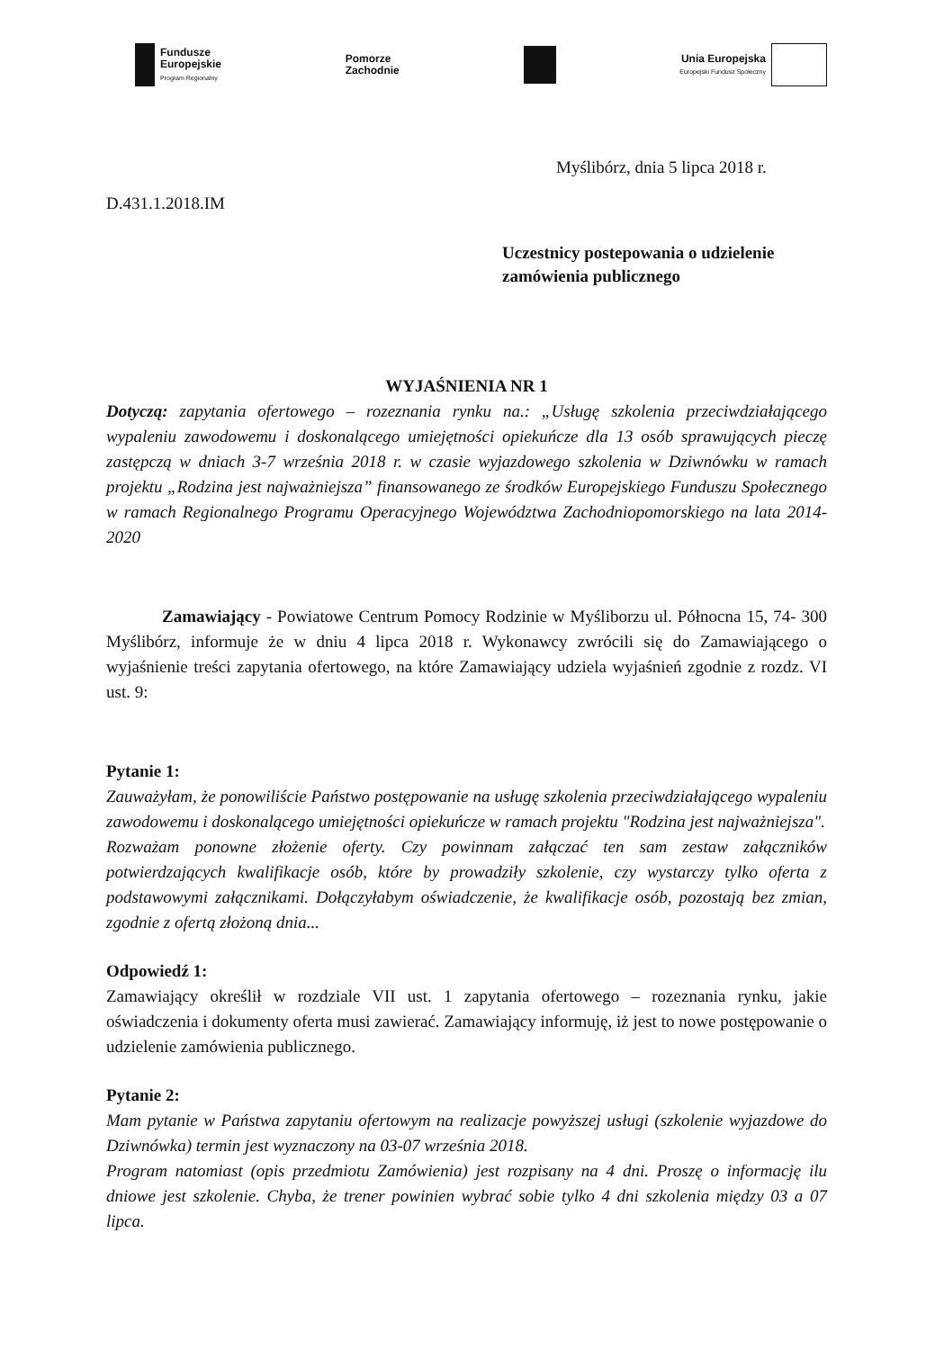Fundusze
Europejskie
Program Regionalny
Pomorze
Zachodnie
Unia Europejska
Europejski Fundusz Społeczny
Myślibórz, dnia 5 lipca 2018 r.
D.431.1.2018.IM
Uczestnicy postepowania o udzielenie
zamówienia publicznego
WYJAŚNIENIA NR 1
Dotyczą: zapytania ofertowego – rozeznania rynku na.: „Usługę szkolenia przeciwdziałającego wypaleniu zawodowemu i doskonalącego umiejętności opiekuńcze dla 13 osób sprawujących pieczę zastępczą w dniach 3-7 września 2018 r. w czasie wyjazdowego szkolenia w Dziwnówku w ramach projektu „Rodzina jest najważniejsza” finansowanego ze środków Europejskiego Funduszu Społecznego w ramach Regionalnego Programu Operacyjnego Województwa Zachodniopomorskiego na lata 2014-2020
Zamawiający - Powiatowe Centrum Pomocy Rodzinie w Myśliborzu ul. Północna 15, 74- 300 Myślibórz, informuje że w dniu 4 lipca 2018 r. Wykonawcy zwrócili się do Zamawiającego o wyjaśnienie treści zapytania ofertowego, na które Zamawiający udziela wyjaśnień zgodnie z rozdz. VI ust. 9:
Pytanie 1:
Zauważyłam, że ponowiliście Państwo postępowanie na usługę szkolenia przeciwdziałającego wypaleniu zawodowemu i doskonalącego umiejętności opiekuńcze w ramach projektu "Rodzina jest najważniejsza".
Rozważam ponowne złożenie oferty. Czy powinnam załączać ten sam zestaw załączników potwierdzających kwalifikacje osób, które by prowadziły szkolenie, czy wystarczy tylko oferta z podstawowymi załącznikami. Dołączyłabym oświadczenie, że kwalifikacje osób, pozostają bez zmian, zgodnie z ofertą złożoną dnia...
Odpowiedź 1:
Zamawiający określił w rozdziale VII ust. 1 zapytania ofertowego – rozeznania rynku, jakie oświadczenia i dokumenty oferta musi zawierać. Zamawiający informuję, iż jest to nowe postępowanie o udzielenie zamówienia publicznego.
Pytanie 2:
Mam pytanie w Państwa zapytaniu ofertowym na realizacje powyższej usługi (szkolenie wyjazdowe do Dziwnówka) termin jest wyznaczony na 03-07 września 2018.
Program natomiast (opis przedmiotu Zamówienia) jest rozpisany na 4 dni. Proszę o informację ilu dniowe jest szkolenie. Chyba, że trener powinien wybrać sobie tylko 4 dni szkolenia między 03 a 07 lipca.